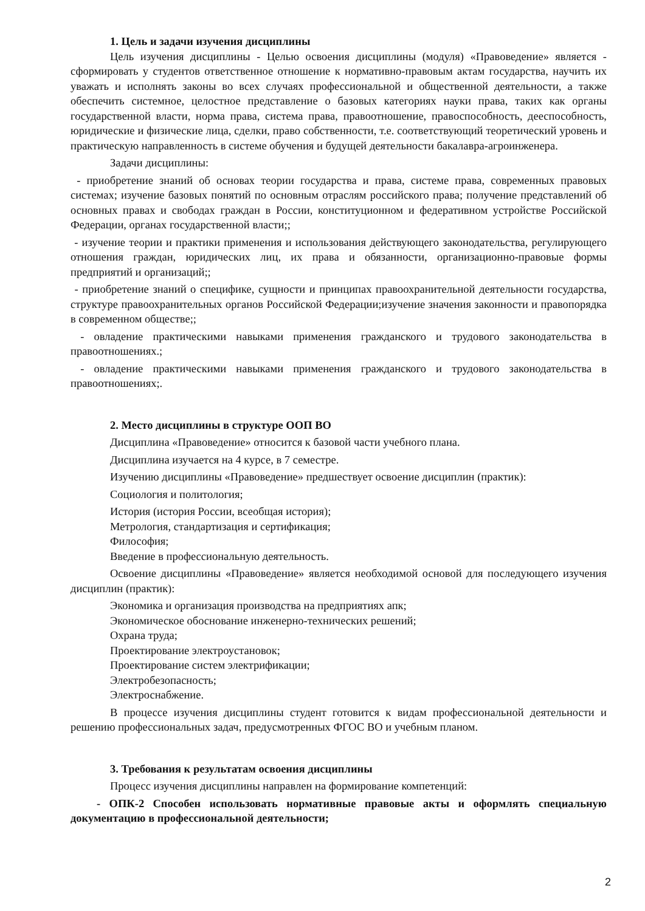1. Цель и задачи изучения дисциплины
Цель изучения дисциплины - Целью освоения дисциплины (модуля) «Правоведение» является - сформировать у студентов ответственное отношение к нормативно-правовым актам государства, научить их уважать и исполнять законы во всех случаях профессиональной и общественной деятельности, а также обеспечить системное, целостное представление о базовых категориях науки права, таких как органы государственной власти, норма права, система права, правоотношение, правоспособность, дееспособность, юридические и физические лица, сделки, право собственности, т.е. соответствующий теоретический уровень и практическую направленность в системе обучения и будущей деятельности бакалавра-агроинженера.
Задачи дисциплины:
- приобретение знаний об основах теории государства и права, системе права, современных правовых системах; изучение базовых понятий по основным отраслям российского права; получение представлений об основных правах и свободах граждан в России, конституционном и федеративном устройстве Российской Федерации, органах государственной власти;;
- изучение теории и практики применения и использования действующего законодательства, регулирующего отношения граждан, юридических лиц, их права и обязанности, организационно-правовые формы предприятий и организаций;;
- приобретение знаний о специфике, сущности и принципах правоохранительной деятельности государства, структуре правоохранительных органов Российской Федерации;изучение значения законности и правопорядка в современном обществе;;
- овладение практическими навыками применения гражданского и трудового законодательства в правоотношениях.;
- овладение практическими навыками применения гражданского и трудового законодательства в правоотношениях;.
2. Место дисциплины в структуре ООП ВО
Дисциплина «Правоведение» относится к базовой части учебного плана.
Дисциплина изучается на 4 курсе, в 7 семестре.
Изучению дисциплины «Правоведение» предшествует освоение дисциплин (практик):
Социология и политология;
История (история России, всеобщая история);
Метрология, стандартизация и сертификация;
Философия;
Введение в профессиональную деятельность.
Освоение дисциплины «Правоведение» является необходимой основой для последующего изучения дисциплин (практик):
Экономика и организация производства на предприятиях апк;
Экономическое обоснование инженерно-технических решений;
Охрана труда;
Проектирование электроустановок;
Проектирование систем электрификации;
Электробезопасность;
Электроснабжение.
В процессе изучения дисциплины студент готовится к видам профессиональной деятельности и решению профессиональных задач, предусмотренных ФГОС ВО и учебным планом.
3. Требования к результатам освоения дисциплины
Процесс изучения дисциплины направлен на формирование компетенций:
- ОПК-2 Способен использовать нормативные правовые акты и оформлять специальную документацию в профессиональной деятельности;
2